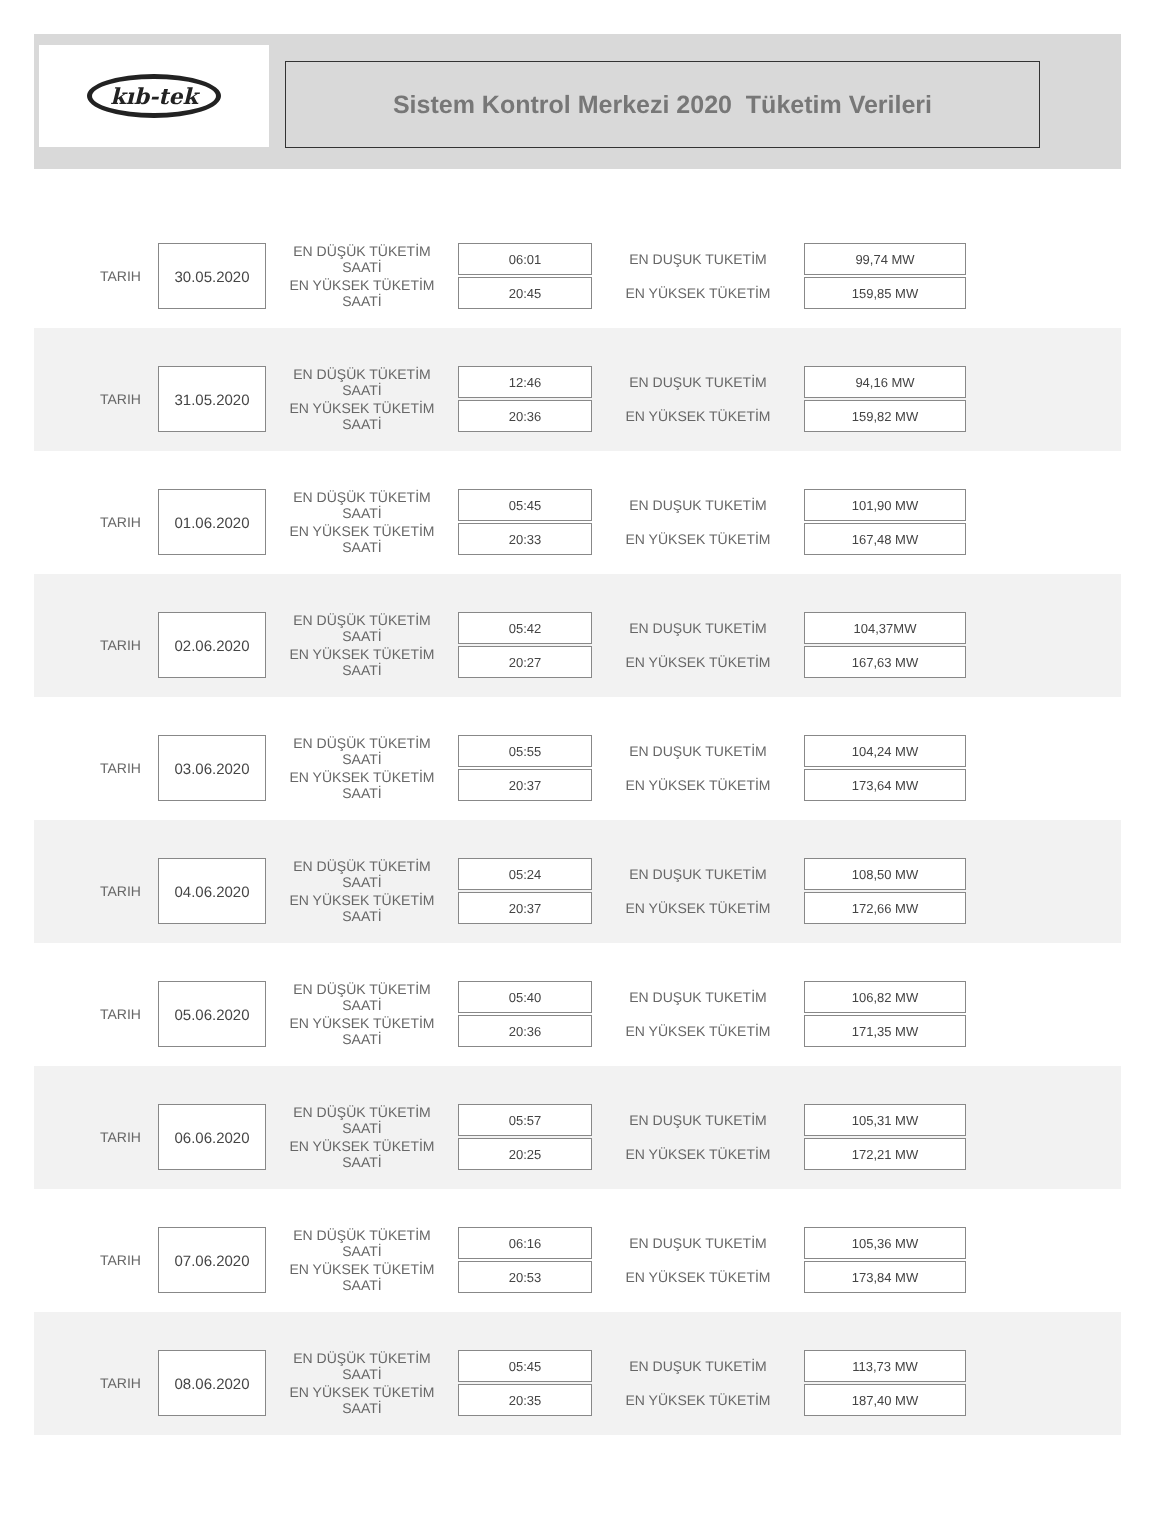kıb-tek
Sistem Kontrol Merkezi 2020 Tüketim Verileri
| TARIH | 30.05.2020 | EN DÜŞÜK TÜKETİM SAATİ | 06:01 | EN DUŞUK TUKETİM | 99,74 MW |
| | | EN YÜKSEK TÜKETİM SAATİ | 20:45 | EN YÜKSEK TÜKETİM | 159,85 MW |
| TARIH | 31.05.2020 | EN DÜŞÜK TÜKETİM SAATİ | 12:46 | EN DUŞUK TUKETİM | 94,16 MW |
| | | EN YÜKSEK TÜKETİM SAATİ | 20:36 | EN YÜKSEK TÜKETİM | 159,82 MW |
| TARIH | 01.06.2020 | EN DÜŞÜK TÜKETİM SAATİ | 05:45 | EN DUŞUK TUKETİM | 101,90 MW |
| | | EN YÜKSEK TÜKETİM SAATİ | 20:33 | EN YÜKSEK TÜKETİM | 167,48 MW |
| TARIH | 02.06.2020 | EN DÜŞÜK TÜKETİM SAATİ | 05:42 | EN DUŞUK TUKETİM | 104,37MW |
| | | EN YÜKSEK TÜKETİM SAATİ | 20:27 | EN YÜKSEK TÜKETİM | 167,63 MW |
| TARIH | 03.06.2020 | EN DÜŞÜK TÜKETİM SAATİ | 05:55 | EN DUŞUK TUKETİM | 104,24 MW |
| | | EN YÜKSEK TÜKETİM SAATİ | 20:37 | EN YÜKSEK TÜKETİM | 173,64 MW |
| TARIH | 04.06.2020 | EN DÜŞÜK TÜKETİM SAATİ | 05:24 | EN DUŞUK TUKETİM | 108,50 MW |
| | | EN YÜKSEK TÜKETİM SAATİ | 20:37 | EN YÜKSEK TÜKETİM | 172,66 MW |
| TARIH | 05.06.2020 | EN DÜŞÜK TÜKETİM SAATİ | 05:40 | EN DUŞUK TUKETİM | 106,82 MW |
| | | EN YÜKSEK TÜKETİM SAATİ | 20:36 | EN YÜKSEK TÜKETİM | 171,35 MW |
| TARIH | 06.06.2020 | EN DÜŞÜK TÜKETİM SAATİ | 05:57 | EN DUŞUK TUKETİM | 105,31 MW |
| | | EN YÜKSEK TÜKETİM SAATİ | 20:25 | EN YÜKSEK TÜKETİM | 172,21 MW |
| TARIH | 07.06.2020 | EN DÜŞÜK TÜKETİM SAATİ | 06:16 | EN DUŞUK TUKETİM | 105,36 MW |
| | | EN YÜKSEK TÜKETİM SAATİ | 20:53 | EN YÜKSEK TÜKETİM | 173,84 MW |
| TARIH | 08.06.2020 | EN DÜŞÜK TÜKETİM SAATİ | 05:45 | EN DUŞUK TUKETİM | 113,73 MW |
| | | EN YÜKSEK TÜKETİM SAATİ | 20:35 | EN YÜKSEK TÜKETİM | 187,40 MW |